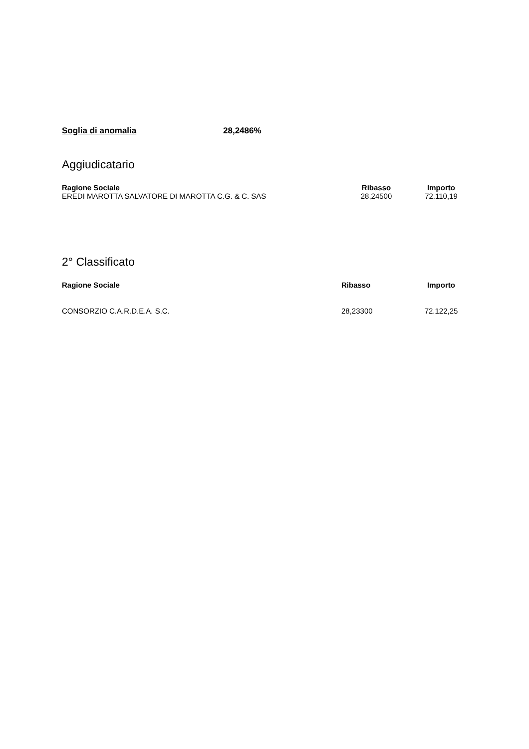Soglia di anomalia 28,2486%
Aggiudicatario
| Ragione Sociale | Ribasso | Importo |
| --- | --- | --- |
| EREDI MAROTTA SALVATORE DI MAROTTA C.G. & C. SAS | 28,24500 | 72.110,19 |
2° Classificato
| Ragione Sociale | Ribasso | Importo |
| --- | --- | --- |
| CONSORZIO C.A.R.D.E.A. S.C. | 28,23300 | 72.122,25 |